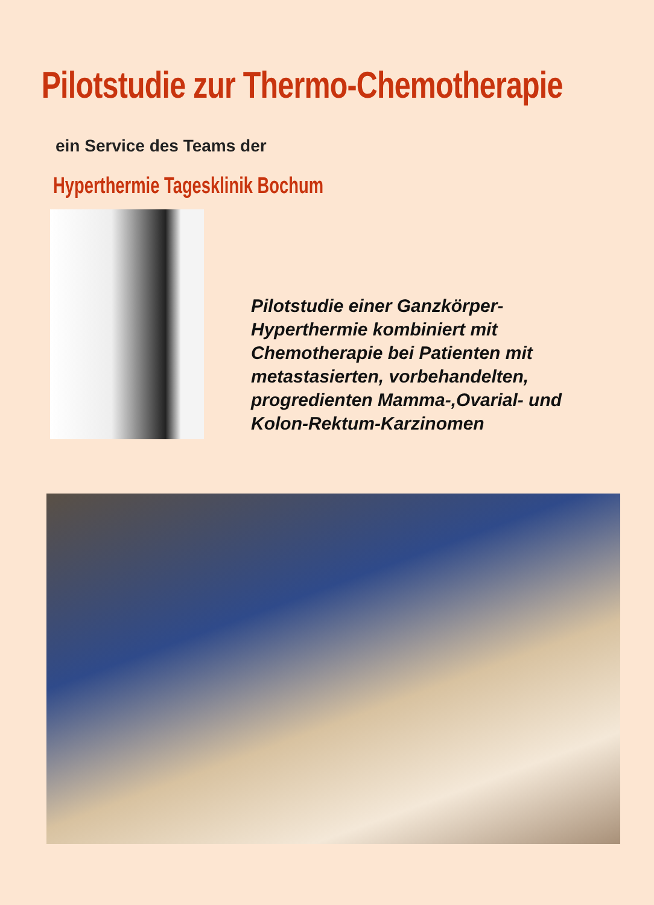Pilotstudie zur Thermo-Chemotherapie
ein Service des Teams der
Hyperthermie Tagesklinik Bochum
Pilotstudie einer Ganzkörper-
Hyperthermie kombiniert mit
Chemotherapie bei Patienten mit
metastasierten, vorbehandelten,
progredienten Mamma-,Ovarial- und
Kolon-Rektum-Karzinomen